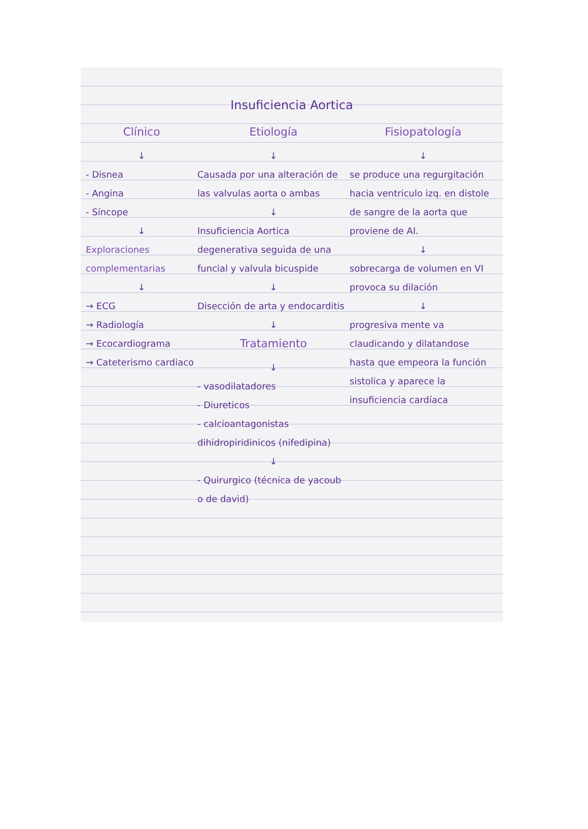Insuficiencia Aortica
Clínico
↓
- Disnea
- Angina
- Síncope
↓
Exploraciones complementarias
↓
→ ECG
→ Radiología
→ Ecocardiograma
→ Cateterismo cardiaco
Etiología
↓
Causada por una alteración de las valvulas aorta o ambas
↓
Insuficiencia Aortica degenerativa seguida de una funcial y valvula bicuspide
↓
Disección de arta y endocarditis
↓
Tratamiento
↓
- vasodilatadores
- Diureticos
- calcioantagonistas dihidropiridinicos (nifedipina)
↓
- Quirurgico (técnica de yacoub o de david)
Fisiopatología
↓
se produce una regurgitación hacia ventriculo izq. en distole de sangre de la aorta que proviene de AI.
↓
sobrecarga de volumen en VI provoca su dilación
↓
progresiva mente va claudicando y dilatandose hasta que empeora la función sistolica y aparece la insuficiencia cardíaca